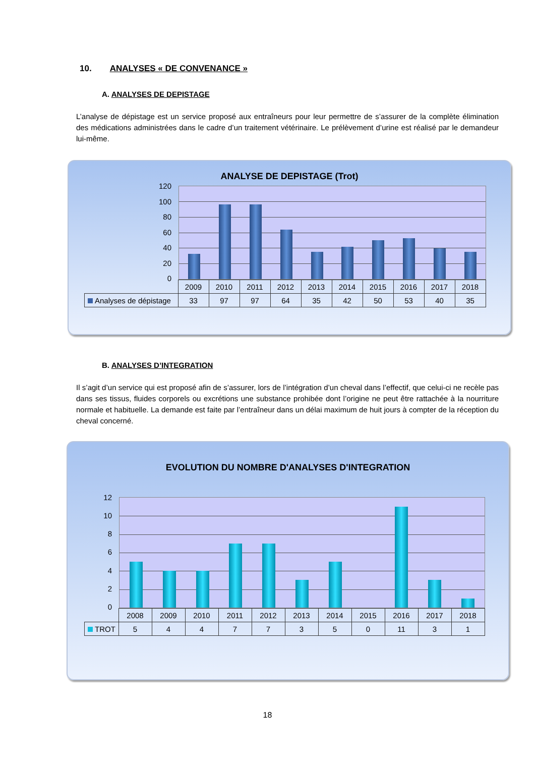10. ANALYSES « DE CONVENANCE »
A. ANALYSES DE DEPISTAGE
L’analyse de dépistage est un service proposé aux entraîneurs pour leur permettre de s’assurer de la complète élimination des médications administrées dans le cadre d’un traitement vétérinaire. Le prélèvement d’urine est réalisé par le demandeur lui-même.
ANALYSE DE DEPISTAGE (Trot)
120
100
80
60
40
20
0
| | 2009 | 2010 | 2011 | 2012 | 2013 | 2014 | 2015 | 2016 | 2017 | 2018 |
| Analyses de dépistage | 33 | 97 | 97 | 64 | 35 | 42 | 50 | 53 | 40 | 35 |
B. ANALYSES D’INTEGRATION
Il s’agit d’un service qui est proposé afin de s’assurer, lors de l’intégration d’un cheval dans l’effectif, que celui-ci ne recèle pas dans ses tissus, fluides corporels ou excrétions une substance prohibée dont l’origine ne peut être rattachée à la nourriture normale et habituelle. La demande est faite par l’entraîneur dans un délai maximum de huit jours à compter de la réception du cheval concerné.
EVOLUTION DU NOMBRE D'ANALYSES D'INTEGRATION
12
10
86420
| | 2008 | 2009 | 2010 | 2011 | 2012 | 2013 | 2014 | 2015 | 2016 | 2017 | 2018 |
| TROT | 5 | 4 | 4 | 7 | 7 | 3 | 5 | 0 | 11 | 3 | 1 |
18